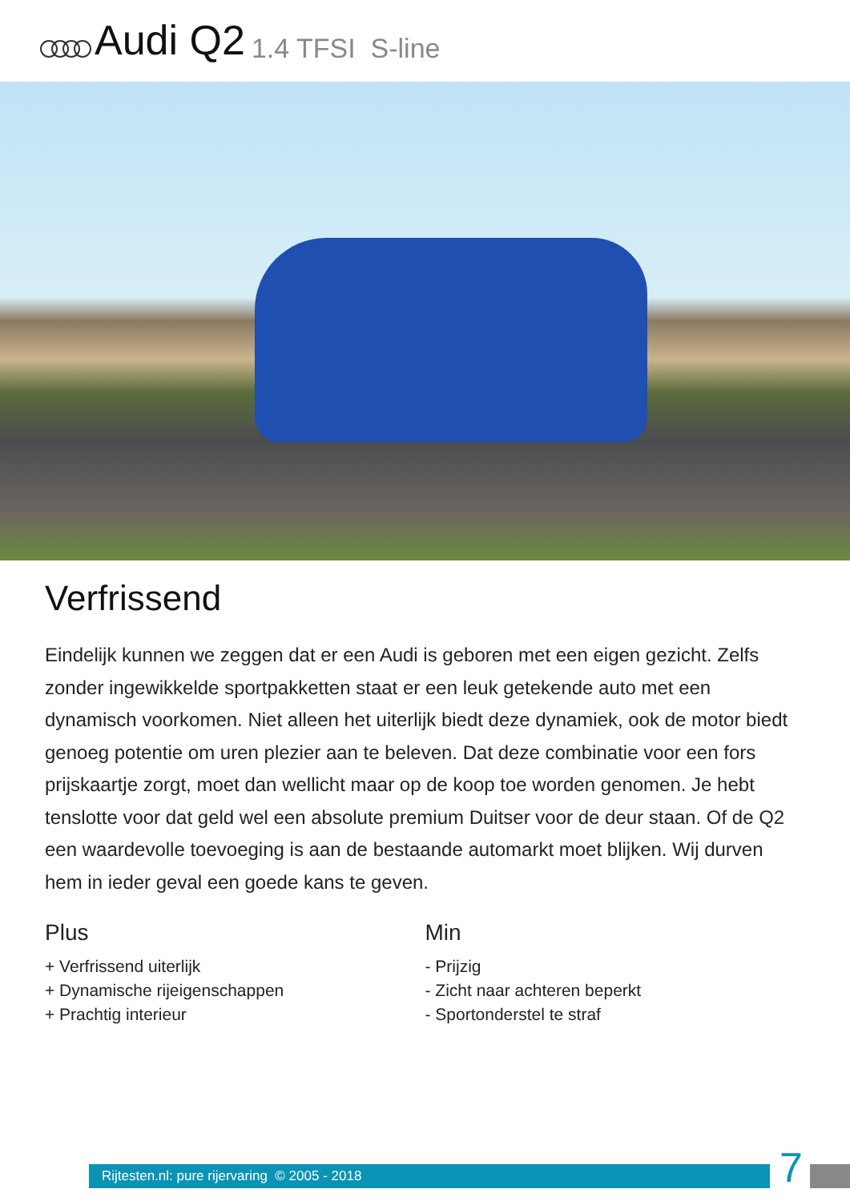Audi Q2 1.4 TFSI S-line
Verfrissend
Eindelijk kunnen we zeggen dat er een Audi is geboren met een eigen gezicht. Zelfs zonder ingewikkelde sportpakketten staat er een leuk getekende auto met een dynamisch voorkomen. Niet alleen het uiterlijk biedt deze dynamiek, ook de motor biedt genoeg potentie om uren plezier aan te beleven. Dat deze combinatie voor een fors prijskaartje zorgt, moet dan wellicht maar op de koop toe worden genomen. Je hebt tenslotte voor dat geld wel een absolute premium Duitser voor de deur staan. Of de Q2 een waardevolle toevoeging is aan de bestaande automarkt moet blijken. Wij durven hem in ieder geval een goede kans te geven.
Plus
+ Verfrissend uiterlijk
+ Dynamische rijeigenschappen
+ Prachtig interieur
Min
- Prijzig
- Zicht naar achteren beperkt
- Sportonderstel te straf
Rijtesten.nl: pure rijervaring © 2005 - 2018
7